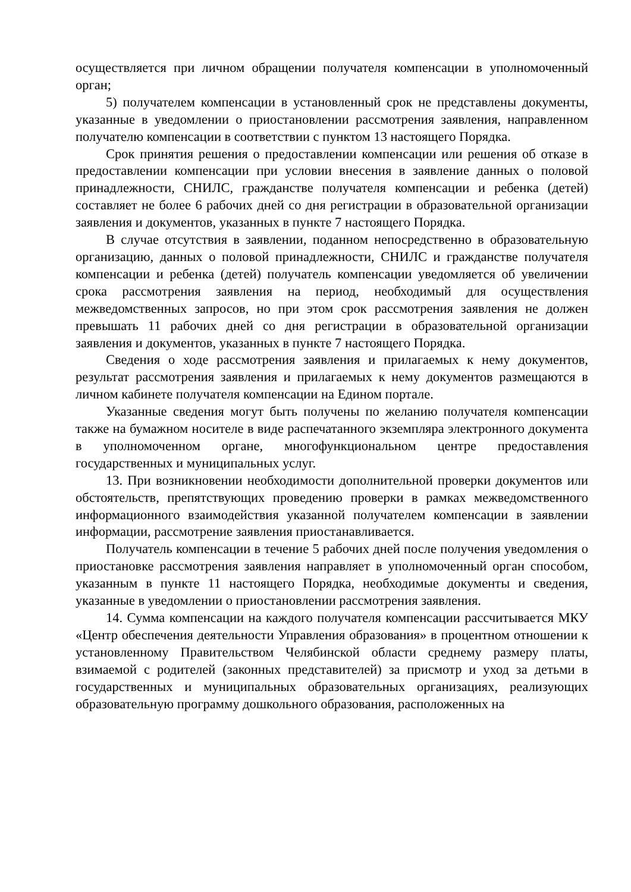осуществляется при личном обращении получателя компенсации в уполномоченный орган;
5) получателем компенсации в установленный срок не представлены документы, указанные в уведомлении о приостановлении рассмотрения заявления, направленном получателю компенсации в соответствии с пунктом 13 настоящего Порядка.
Срок принятия решения о предоставлении компенсации или решения об отказе в предоставлении компенсации при условии внесения в заявление данных о половой принадлежности, СНИЛС, гражданстве получателя компенсации и ребенка (детей) составляет не более 6 рабочих дней со дня регистрации в образовательной организации заявления и документов, указанных в пункте 7 настоящего Порядка.
В случае отсутствия в заявлении, поданном непосредственно в образовательную организацию, данных о половой принадлежности, СНИЛС и гражданстве получателя компенсации и ребенка (детей) получатель компенсации уведомляется об увеличении срока рассмотрения заявления на период, необходимый для осуществления межведомственных запросов, но при этом срок рассмотрения заявления не должен превышать 11 рабочих дней со дня регистрации в образовательной организации заявления и документов, указанных в пункте 7 настоящего Порядка.
Сведения о ходе рассмотрения заявления и прилагаемых к нему документов, результат рассмотрения заявления и прилагаемых к нему документов размещаются в личном кабинете получателя компенсации на Едином портале.
Указанные сведения могут быть получены по желанию получателя компенсации также на бумажном носителе в виде распечатанного экземпляра электронного документа в уполномоченном органе, многофункциональном центре предоставления государственных и муниципальных услуг.
13. При возникновении необходимости дополнительной проверки документов или обстоятельств, препятствующих проведению проверки в рамках межведомственного информационного взаимодействия указанной получателем компенсации в заявлении информации, рассмотрение заявления приостанавливается.
Получатель компенсации в течение 5 рабочих дней после получения уведомления о приостановке рассмотрения заявления направляет в уполномоченный орган способом, указанным в пункте 11 настоящего Порядка, необходимые документы и сведения, указанные в уведомлении о приостановлении рассмотрения заявления.
14. Сумма компенсации на каждого получателя компенсации рассчитывается МКУ «Центр обеспечения деятельности Управления образования» в процентном отношении к установленному Правительством Челябинской области среднему размеру платы, взимаемой с родителей (законных представителей) за присмотр и уход за детьми в государственных и муниципальных образовательных организациях, реализующих образовательную программу дошкольного образования, расположенных на